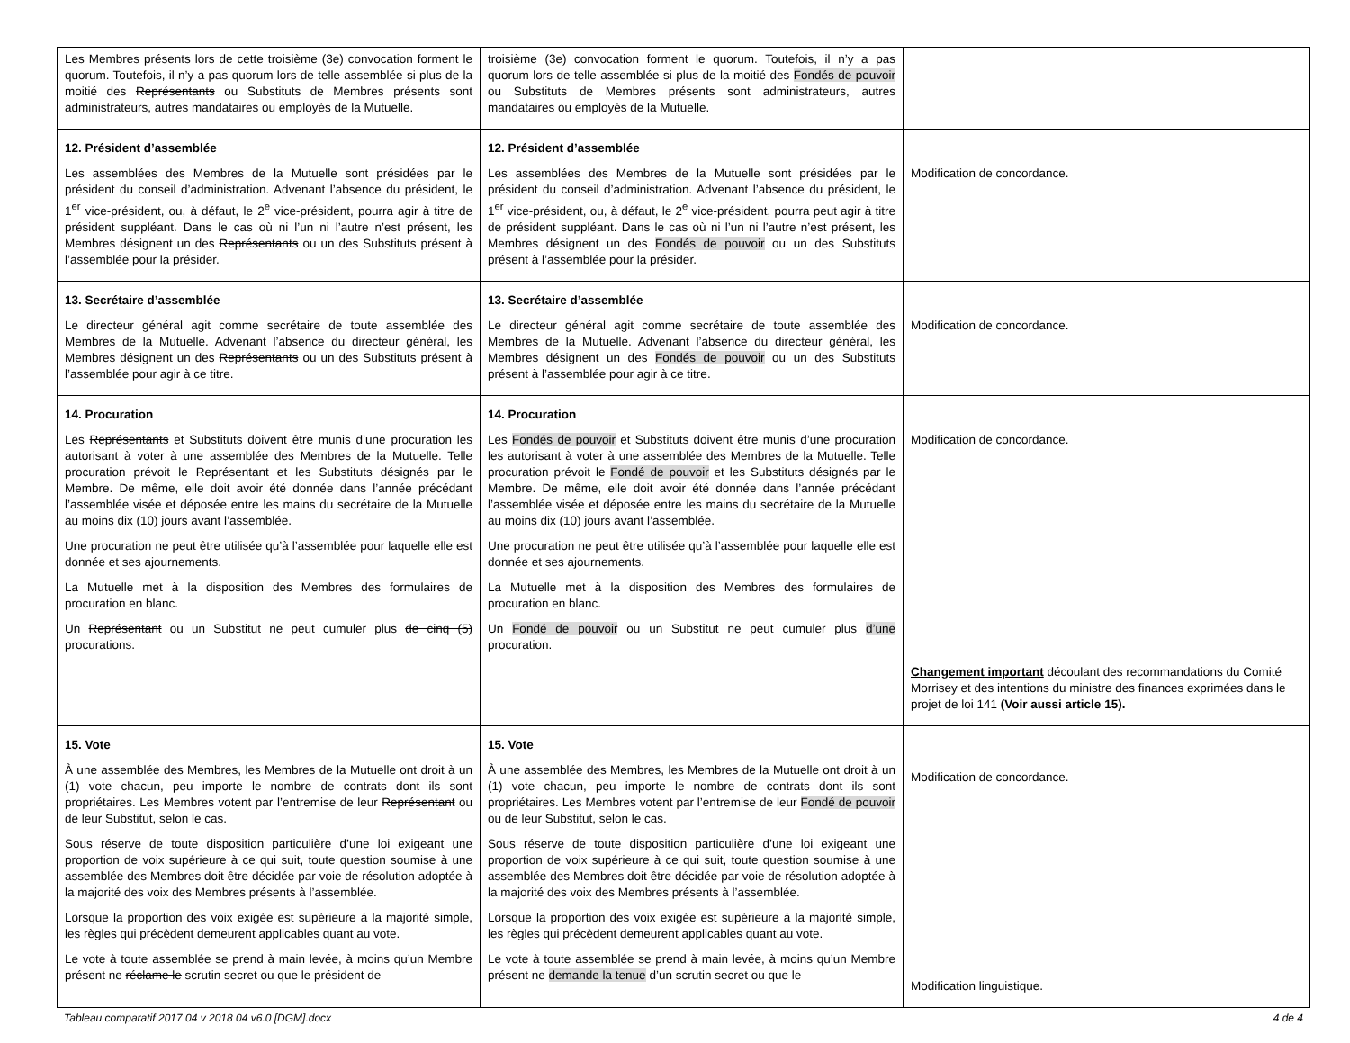| Les Membres présents lors de cette troisième (3e) convocation forment le quorum. Toutefois, il n’y a pas quorum lors de telle assemblée si plus de la moitié des Représentants ou Substituts de Membres présents sont administrateurs, autres mandataires ou employés de la Mutuelle. | troisième (3e) convocation forment le quorum. Toutefois, il n’y a pas quorum lors de telle assemblée si plus de la moitié des Fondés de pouvoir ou Substituts de Membres présents sont administrateurs, autres mandataires ou employés de la Mutuelle. | |
| 12. Président d’assemblée Les assemblées des Membres de la Mutuelle sont présidées par le président du conseil d’administration. Advenant l’absence du président, le 1<sup>er</sup> vice-président, ou, à défaut, le 2<sup>e</sup> vice-président, pourra agir à titre de président suppléant. Dans le cas où ni l’un ni l’autre n’est présent, les Membres désignent un des Représentants ou un des Substituts présent à l’assemblée pour la présider. | 12. Président d’assemblée Les assemblées des Membres de la Mutuelle sont présidées par le président du conseil d’administration. Advenant l’absence du président, le 1<sup>er</sup> vice-président, ou, à défaut, le 2<sup>e</sup> vice-président, pourra peut agir à titre de président suppléant. Dans le cas où ni l’un ni l’autre n’est présent, les Membres désignent un des Fondés de pouvoir ou un des Substituts présent à l’assemblée pour la présider. | Modification de concordance. |
| 13. Secrétaire d’assemblée Le directeur général agit comme secrétaire de toute assemblée des Membres de la Mutuelle. Advenant l’absence du directeur général, les Membres désignent un des Représentants ou un des Substituts présent à l’assemblée pour agir à ce titre. | 13. Secrétaire d’assemblée Le directeur général agit comme secrétaire de toute assemblée des Membres de la Mutuelle. Advenant l’absence du directeur général, les Membres désignent un des Fondés de pouvoir ou un des Substituts présent à l’assemblée pour agir à ce titre. | Modification de concordance. |
| 14. Procuration Les Représentants et Substituts doivent être munis d’une procuration les autorisant à voter à une assemblée des Membres de la Mutuelle. Telle procuration prévoit le Représentant et les Substituts désignés par le Membre. De même, elle doit avoir été donnée dans l’année précédant l’assemblée visée et déposée entre les mains du secrétaire de la Mutuelle au moins dix (10) jours avant l’assemblée. Une procuration ne peut être utilisée qu’à l’assemblée pour laquelle elle est donnée et ses ajournements. La Mutuelle met à la disposition des Membres des formulaires de procuration en blanc. Un Représentant ou un Substitut ne peut cumuler plus de cinq (5) procurations. | 14. Procuration Les Fondés de pouvoir et Substituts doivent être munis d’une procuration les autorisant à voter à une assemblée des Membres de la Mutuelle. Telle procuration prévoit le Fondé de pouvoir et les Substituts désignés par le Membre. De même, elle doit avoir été donnée dans l’année précédant l’assemblée visée et déposée entre les mains du secrétaire de la Mutuelle au moins dix (10) jours avant l’assemblée. Une procuration ne peut être utilisée qu’à l’assemblée pour laquelle elle est donnée et ses ajournements. La Mutuelle met à la disposition des Membres des formulaires de procuration en blanc. Un Fondé de pouvoir ou un Substitut ne peut cumuler plus d’une procuration. | Modification de concordance. Changement important découlant des recommandations du Comité Morrisey et des intentions du ministre des finances exprimées dans le projet de loi 141 (Voir aussi article 15). |
| 15. Vote À une assemblée des Membres, les Membres de la Mutuelle ont droit à un (1) vote chacun, peu importe le nombre de contrats dont ils sont propriétaires. Les Membres votent par l’entremise de leur Représentant ou de leur Substitut, selon le cas. Sous réserve de toute disposition particulière d’une loi exigeant une proportion de voix supérieure à ce qui suit, toute question soumise à une assemblée des Membres doit être décidée par voie de résolution adoptée à la majorité des voix des Membres présents à l’assemblée. Lorsque la proportion des voix exigée est supérieure à la majorité simple, les règles qui précèdent demeurent applicables quant au vote. Le vote à toute assemblée se prend à main levée, à moins qu’un Membre présent ne réclame le scrutin secret ou que le président de | 15. Vote À une assemblée des Membres, les Membres de la Mutuelle ont droit à un (1) vote chacun, peu importe le nombre de contrats dont ils sont propriétaires. Les Membres votent par l’entremise de leur Fondé de pouvoir ou de leur Substitut, selon le cas. Sous réserve de toute disposition particulière d’une loi exigeant une proportion de voix supérieure à ce qui suit, toute question soumise à une assemblée des Membres doit être décidée par voie de résolution adoptée à la majorité des voix des Membres présents à l’assemblée. Lorsque la proportion des voix exigée est supérieure à la majorité simple, les règles qui précèdent demeurent applicables quant au vote. Le vote à toute assemblée se prend à main levée, à moins qu’un Membre présent ne demande la tenue d’un scrutin secret ou que le | Modification de concordance. Modification linguistique. |
Tableau comparatif 2017 04 v 2018 04 v6.0 [DGM].docx 4 de 4